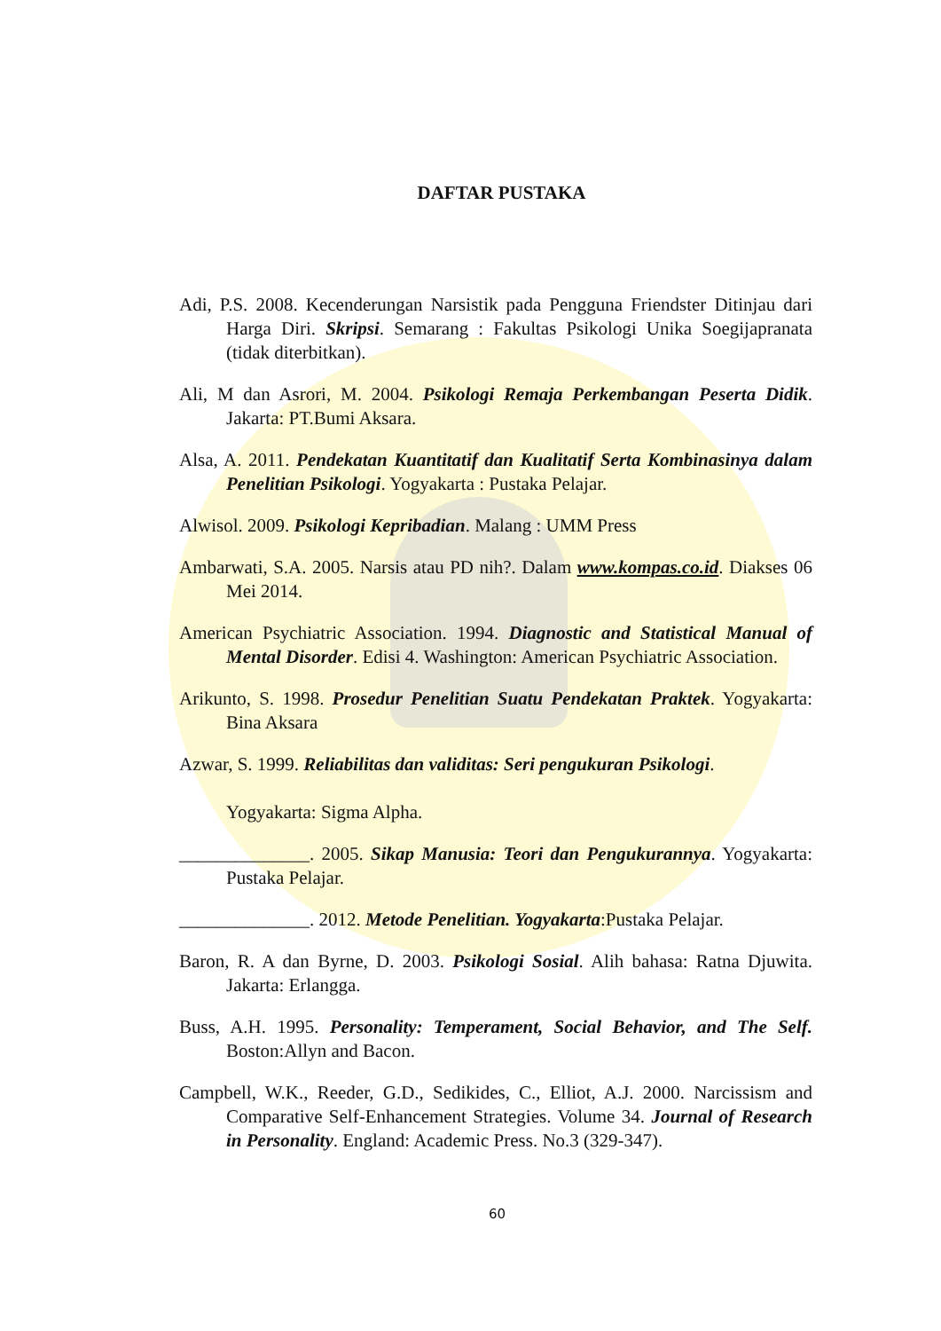DAFTAR PUSTAKA
Adi, P.S. 2008. Kecenderungan Narsistik pada Pengguna Friendster Ditinjau dari Harga Diri. Skripsi. Semarang : Fakultas Psikologi Unika Soegijapranata (tidak diterbitkan).
Ali, M dan Asrori, M. 2004. Psikologi Remaja Perkembangan Peserta Didik. Jakarta: PT.Bumi Aksara.
Alsa, A. 2011. Pendekatan Kuantitatif dan Kualitatif Serta Kombinasinya dalam Penelitian Psikologi. Yogyakarta : Pustaka Pelajar.
Alwisol. 2009. Psikologi Kepribadian. Malang : UMM Press
Ambarwati, S.A. 2005. Narsis atau PD nih?. Dalam www.kompas.co.id. Diakses 06 Mei 2014.
American Psychiatric Association. 1994. Diagnostic and Statistical Manual of Mental Disorder. Edisi 4. Washington: American Psychiatric Association.
Arikunto, S. 1998. Prosedur Penelitian Suatu Pendekatan Praktek. Yogyakarta: Bina Aksara
Azwar, S. 1999. Reliabilitas dan validitas: Seri pengukuran Psikologi.
Yogyakarta: Sigma Alpha.
______________. 2005. Sikap Manusia: Teori dan Pengukurannya. Yogyakarta: Pustaka Pelajar.
______________. 2012. Metode Penelitian. Yogyakarta:Pustaka Pelajar.
Baron, R. A dan Byrne, D. 2003. Psikologi Sosial. Alih bahasa: Ratna Djuwita. Jakarta: Erlangga.
Buss, A.H. 1995. Personality: Temperament, Social Behavior, and The Self. Boston:Allyn and Bacon.
Campbell, W.K., Reeder, G.D., Sedikides, C., Elliot, A.J. 2000. Narcissism and Comparative Self-Enhancement Strategies. Volume 34. Journal of Research in Personality. England: Academic Press. No.3 (329-347).
60